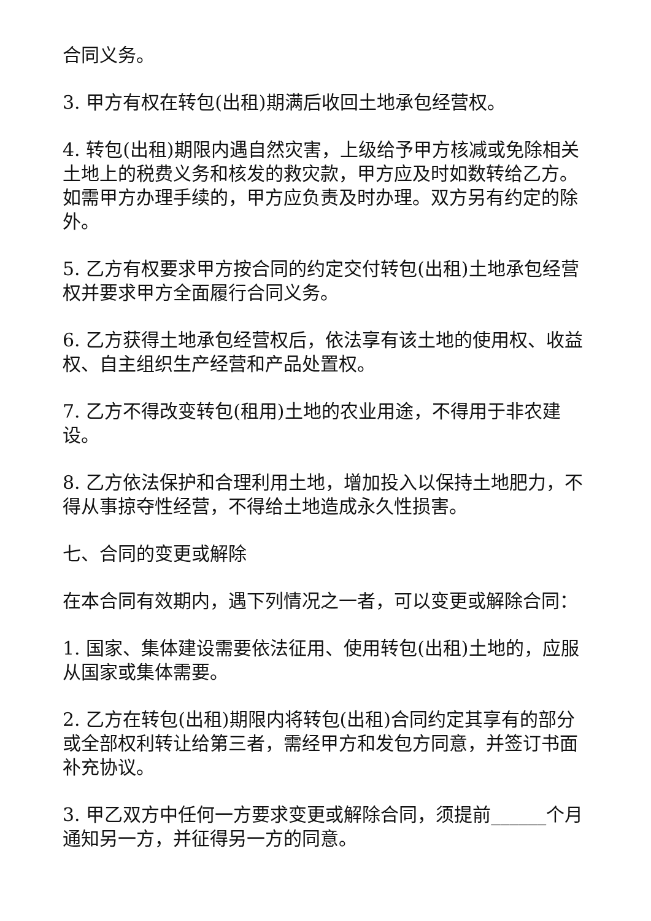合同义务。
3. 甲方有权在转包(出租)期满后收回土地承包经营权。
4. 转包(出租)期限内遇自然灾害，上级给予甲方核减或免除相关土地上的税费义务和核发的救灾款，甲方应及时如数转给乙方。如需甲方办理手续的，甲方应负责及时办理。双方另有约定的除外。
5. 乙方有权要求甲方按合同的约定交付转包(出租)土地承包经营权并要求甲方全面履行合同义务。
6. 乙方获得土地承包经营权后，依法享有该土地的使用权、收益权、自主组织生产经营和产品处置权。
7. 乙方不得改变转包(租用)土地的农业用途，不得用于非农建设。
8. 乙方依法保护和合理利用土地，增加投入以保持土地肥力，不得从事掠夺性经营，不得给土地造成永久性损害。
七、合同的变更或解除
在本合同有效期内，遇下列情况之一者，可以变更或解除合同：
1. 国家、集体建设需要依法征用、使用转包(出租)土地的，应服从国家或集体需要。
2. 乙方在转包(出租)期限内将转包(出租)合同约定其享有的部分或全部权利转让给第三者，需经甲方和发包方同意，并签订书面补充协议。
3. 甲乙双方中任何一方要求变更或解除合同，须提前______个月通知另一方，并征得另一方的同意。